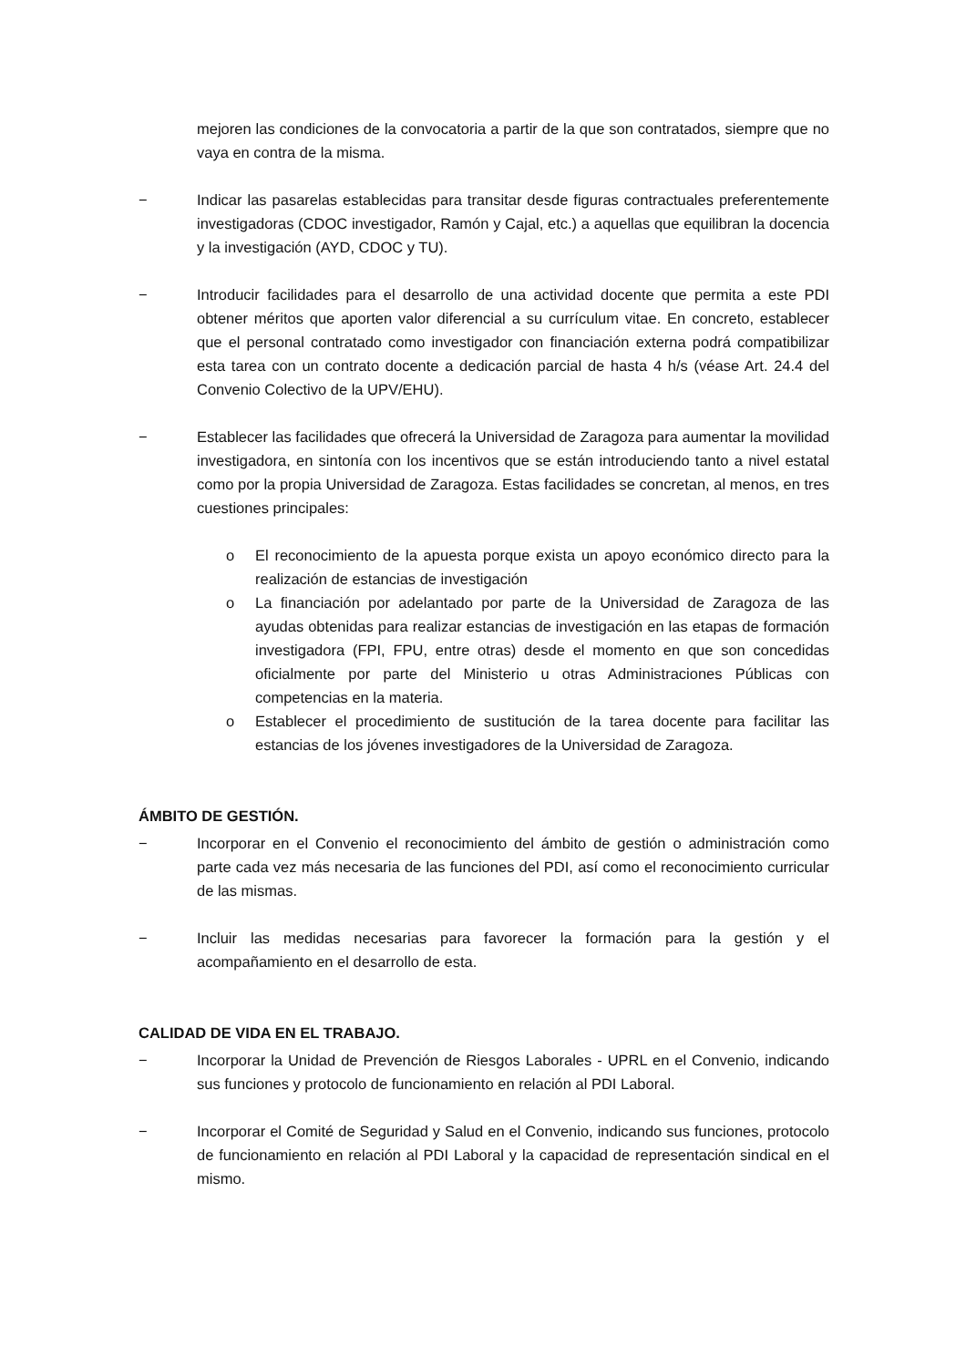mejoren las condiciones de la convocatoria a partir de la que son contratados, siempre que no vaya en contra de la misma.
− Indicar las pasarelas establecidas para transitar desde figuras contractuales preferentemente investigadoras (CDOC investigador, Ramón y Cajal, etc.) a aquellas que equilibran la docencia y la investigación (AYD, CDOC y TU).
− Introducir facilidades para el desarrollo de una actividad docente que permita a este PDI obtener méritos que aporten valor diferencial a su currículum vitae. En concreto, establecer que el personal contratado como investigador con financiación externa podrá compatibilizar esta tarea con un contrato docente a dedicación parcial de hasta 4 h/s (véase Art. 24.4 del Convenio Colectivo de la UPV/EHU).
− Establecer las facilidades que ofrecerá la Universidad de Zaragoza para aumentar la movilidad investigadora, en sintonía con los incentivos que se están introduciendo tanto a nivel estatal como por la propia Universidad de Zaragoza. Estas facilidades se concretan, al menos, en tres cuestiones principales:
o El reconocimiento de la apuesta porque exista un apoyo económico directo para la realización de estancias de investigación
o La financiación por adelantado por parte de la Universidad de Zaragoza de las ayudas obtenidas para realizar estancias de investigación en las etapas de formación investigadora (FPI, FPU, entre otras) desde el momento en que son concedidas oficialmente por parte del Ministerio u otras Administraciones Públicas con competencias en la materia.
o Establecer el procedimiento de sustitución de la tarea docente para facilitar las estancias de los jóvenes investigadores de la Universidad de Zaragoza.
ÁMBITO DE GESTIÓN.
− Incorporar en el Convenio el reconocimiento del ámbito de gestión o administración como parte cada vez más necesaria de las funciones del PDI, así como el reconocimiento curricular de las mismas.
− Incluir las medidas necesarias para favorecer la formación para la gestión y el acompañamiento en el desarrollo de esta.
CALIDAD DE VIDA EN EL TRABAJO.
− Incorporar la Unidad de Prevención de Riesgos Laborales - UPRL en el Convenio, indicando sus funciones y protocolo de funcionamiento en relación al PDI Laboral.
− Incorporar el Comité de Seguridad y Salud en el Convenio, indicando sus funciones, protocolo de funcionamiento en relación al PDI Laboral y la capacidad de representación sindical en el mismo.